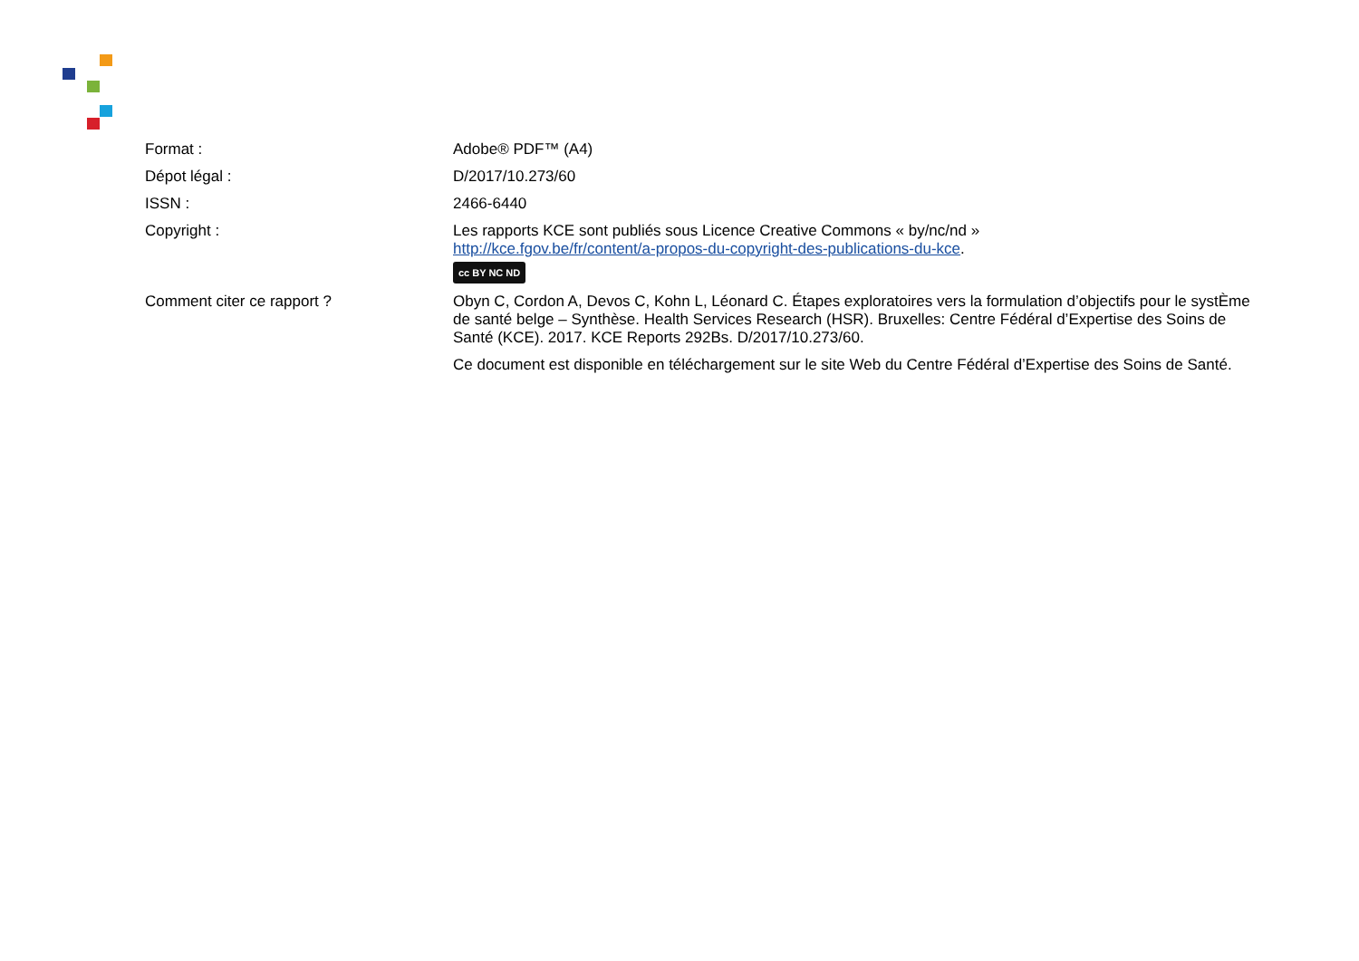| Format : | Adobe® PDF™ (A4) |
| Dépot légal : | D/2017/10.273/60 |
| ISSN : | 2466-6440 |
| Copyright : | Les rapports KCE sont publiés sous Licence Creative Commons « by/nc/nd » http://kce.fgov.be/fr/content/a-propos-du-copyright-des-publications-du-kce . cc BY NC ND |
| Comment citer ce rapport ? | Obyn C, Cordon A, Devos C, Kohn L, Léonard C. Étapes exploratoires vers la formulation d’objectifs pour le systÈme de santé belge – Synthèse. Health Services Research (HSR). Bruxelles: Centre Fédéral d’Expertise des Soins de Santé (KCE). 2017. KCE Reports 292Bs. D/2017/10.273/60. Ce document est disponible en téléchargement sur le site Web du Centre Fédéral d’Expertise des Soins de Santé. |